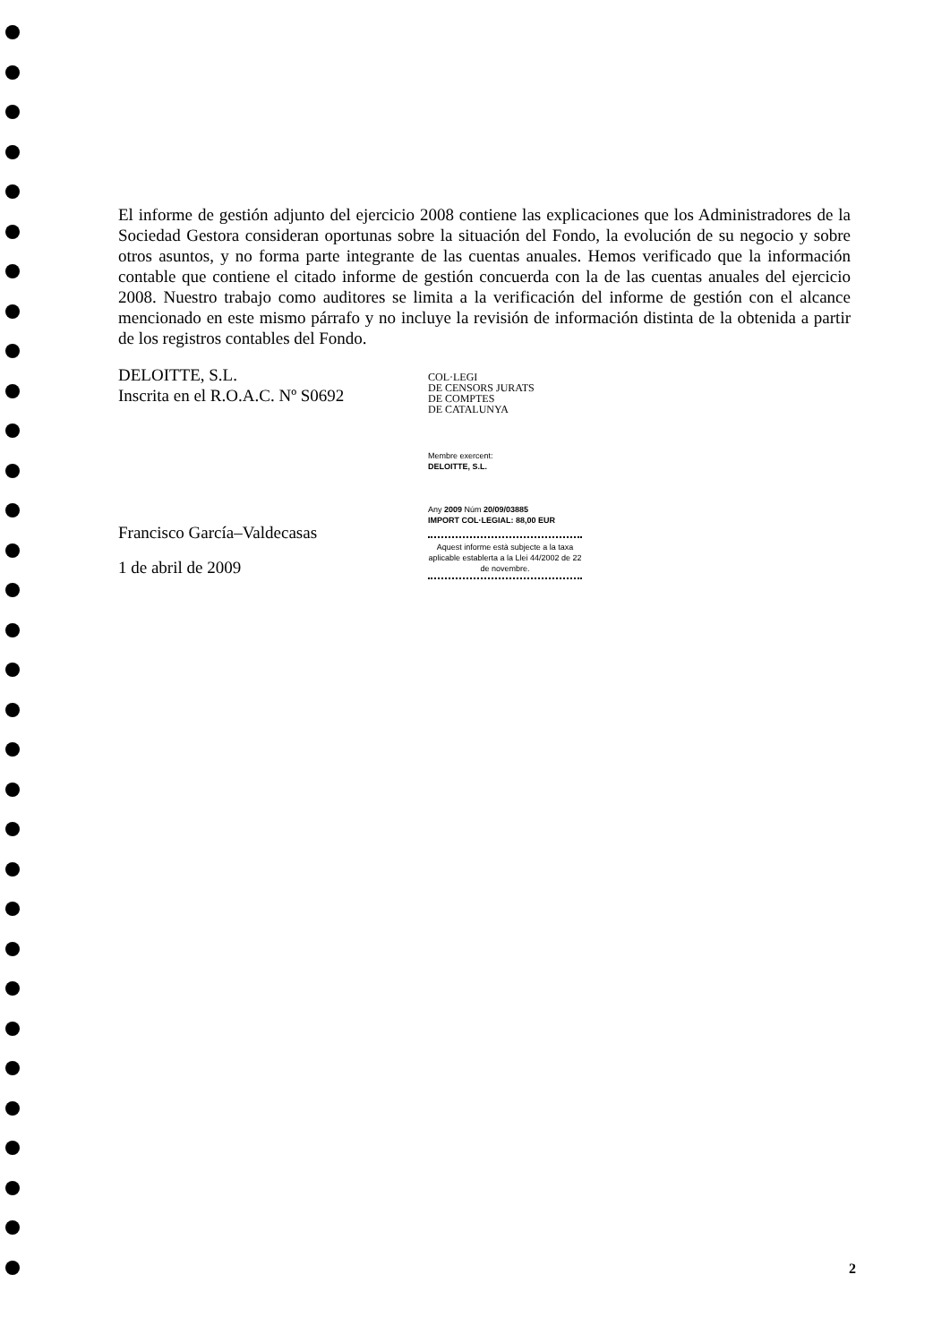El informe de gestión adjunto del ejercicio 2008 contiene las explicaciones que los Administradores de la Sociedad Gestora consideran oportunas sobre la situación del Fondo, la evolución de su negocio y sobre otros asuntos, y no forma parte integrante de las cuentas anuales. Hemos verificado que la información contable que contiene el citado informe de gestión concuerda con la de las cuentas anuales del ejercicio 2008. Nuestro trabajo como auditores se limita a la verificación del informe de gestión con el alcance mencionado en este mismo párrafo y no incluye la revisión de información distinta de la obtenida a partir de los registros contables del Fondo.
DELOITTE, S.L.
Inscrita en el R.O.A.C. Nº S0692
Francisco García–Valdecasas
1 de abril de 2009
COL·LEGI
DE CENSORS JURATS
DE COMPTES
DE CATALUNYA
Membre exercent:
DELOITTE, S.L.
Any 2009 Núm 20/09/03885
IMPORT COL·LEGIAL: 88,00 EUR
Aquest informe està subjecte a la taxa aplicable establerta a la Llei 44/2002 de 22 de novembre.
2